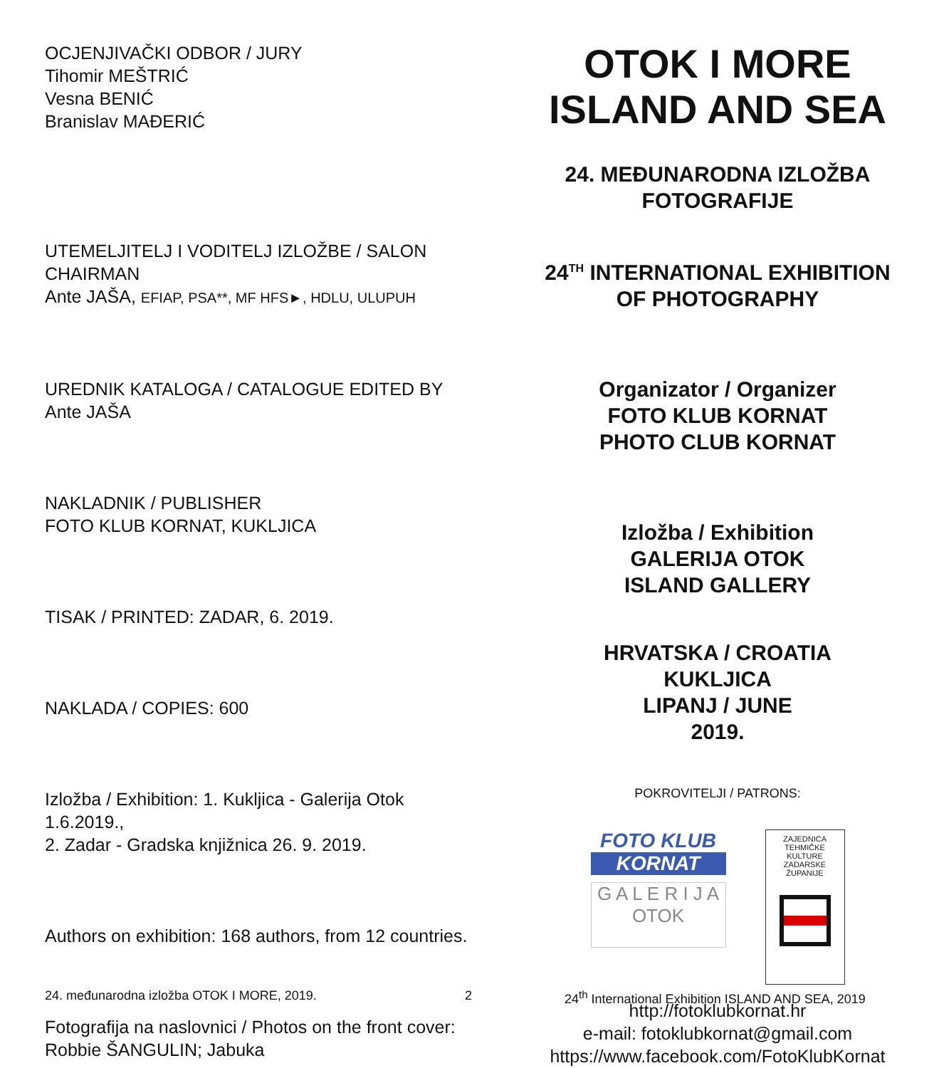OCJENJIVAČKI ODBOR / JURY
Tihomir MEŠTRIĆ
Vesna BENIĆ
Branislav MAĐERIĆ
UTEMELJITELJ I VODITELJ IZLOŽBE / SALON CHAIRMAN
Ante JAŠA, EFIAP, PSA**, MF HFS►, HDLU, ULUPUH
UREDNIK KATALOGA / CATALOGUE EDITED BY
Ante JAŠA
NAKLADNIK / PUBLISHER
FOTO KLUB KORNAT, KUKLJICA
TISAK / PRINTED: ZADAR, 6. 2019.
NAKLADA / COPIES: 600
Izložba / Exhibition: 1. Kukljica - Galerija Otok 1.6.2019.,
2. Zadar - Gradska knjižnica 26. 9. 2019.
Authors on exhibition: 168 authors, from 12 countries.
Fotografija na naslovnici / Photos on the front cover:
Robbie ŠANGULIN; Jabuka
OTOK I MORE
ISLAND AND SEA
24. MEĐUNARODNA IZLOŽBA
FOTOGRAFIJE
24<sup>TH</sup> INTERNATIONAL EXHIBITION
OF PHOTOGRAPHY
Organizator / Organizer
FOTO KLUB KORNAT
PHOTO CLUB KORNAT
Izložba / Exhibition
GALERIJA OTOK
ISLAND GALLERY
HRVATSKA / CROATIA
KUKLJICA
LIPANJ / JUNE
2019.
POKROVITELJI / PATRONS:
FOTO KLUB
KORNAT
G A L E R I J A
OTOK
ZAJEDNICA TEHMIČKE KULTURE ZADARSKE ŽUPANIJE
http://fotoklubkornat.hr
e-mail: fotoklubkornat@gmail.com
https://www.facebook.com/FotoKlubKornat
24. međunarodna izložba OTOK I MORE, 2019. 2 24<sup>th</sup> International Exhibition ISLAND AND SEA, 2019